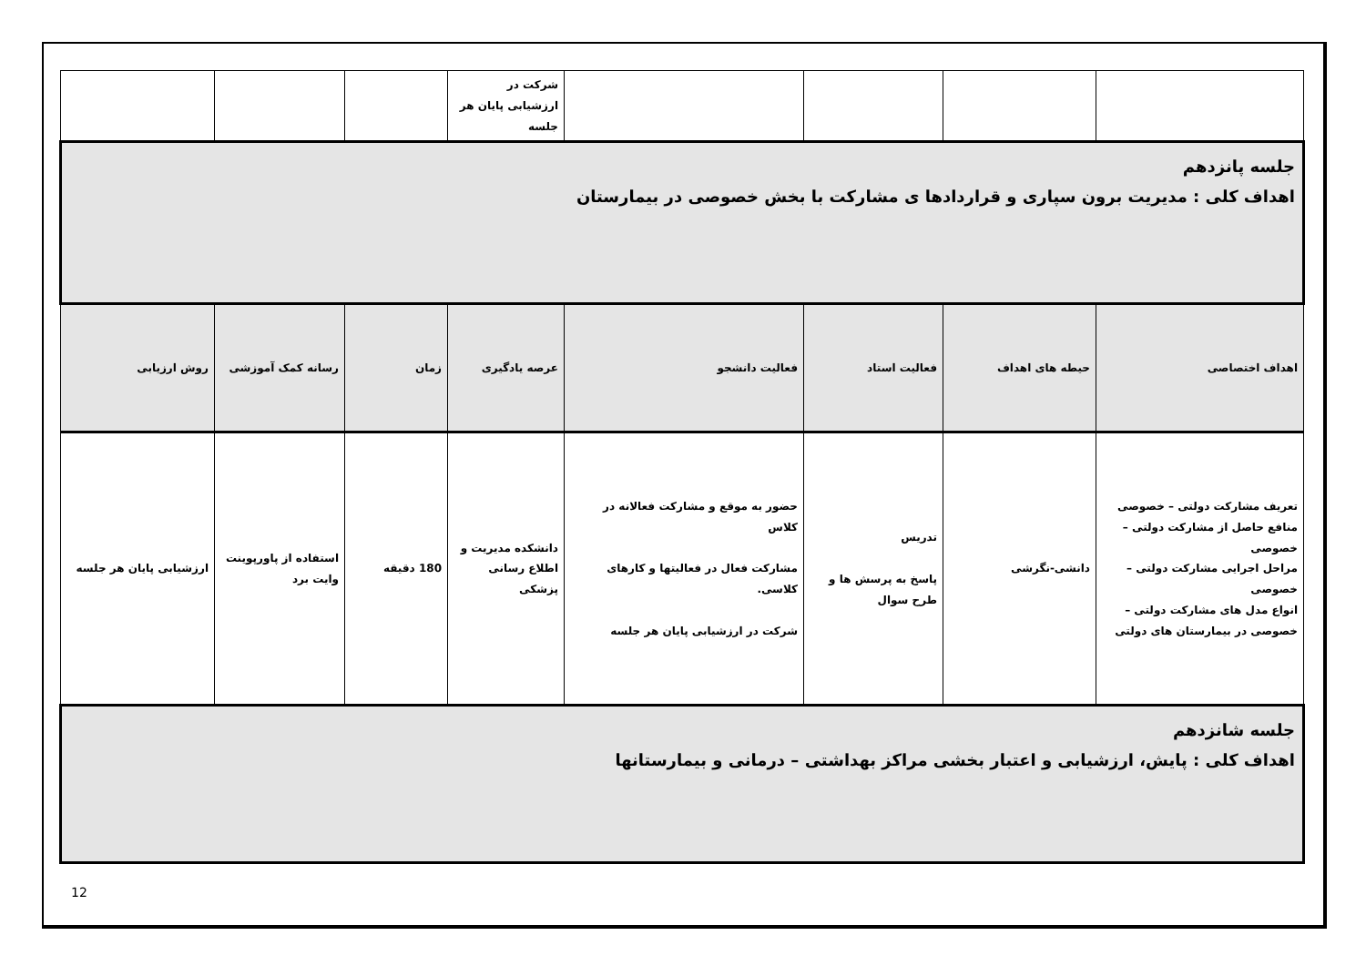| | | | | شرکت در ارزشیابی پایان هر جلسه | | | |
| جلسه پانزدهم اهداف کلی : مدیریت برون سپاری و قراردادها ی مشارکت با بخش خصوصی در بیمارستان | | | | | | | |
| اهداف اختصاصی | حیطه های اهداف | فعالیت استاد | فعالیت دانشجو | عرصه یادگیری | زمان | رسانه کمک آموزشی | روش ارزیابی |
| تعریف مشارکت دولتی – خصوصی منافع حاصل از مشارکت دولتی – خصوصی مراحل اجرایی مشارکت دولتی – خصوصی انواع مدل های مشارکت دولتی – خصوصی در بیمارستان های دولتی | دانشی-نگرشی | تدریس پاسخ به پرسش ها و طرح سوال | حضور به موقع و مشارکت فعالانه در کلاس مشارکت فعال در فعالیتها و کارهای کلاسی. شرکت در ارزشیابی پایان هر جلسه | دانشکده مدیریت و اطلاع رسانی پزشکی | 180 دقیقه | استفاده از پاورپوینت وایت برد | ارزشیابی پایان هر جلسه |
| جلسه شانزدهم اهداف کلی : پایش، ارزشیابی و اعتبار بخشی مراکز بهداشتی – درمانی و بیمارستانها | | | | | | | |
12